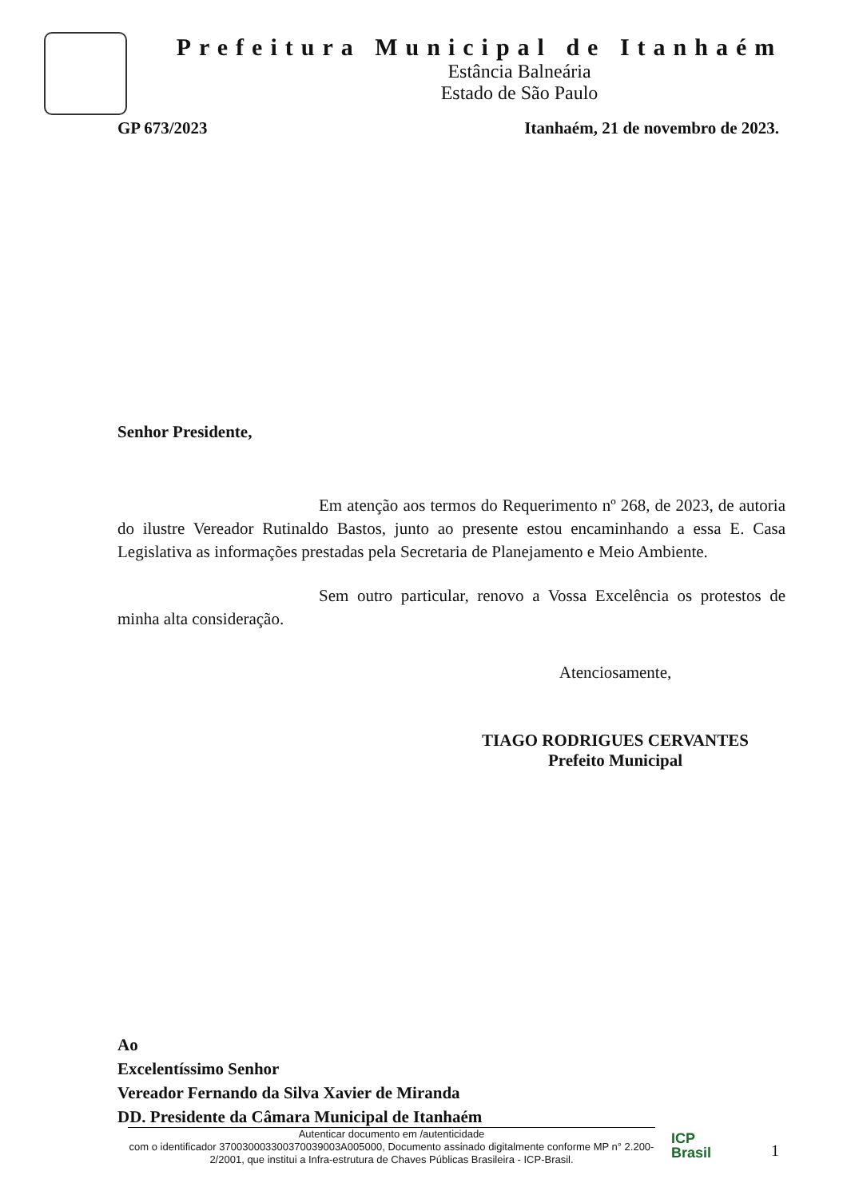Prefeitura Municipal de Itanhaém
Estância Balneária
Estado de São Paulo
GP 673/2023 Itanhaém, 21 de novembro de 2023.
Senhor Presidente,
Em atenção aos termos do Requerimento nº 268, de 2023, de autoria do ilustre Vereador Rutinaldo Bastos, junto ao presente estou encaminhando a essa E. Casa Legislativa as informações prestadas pela Secretaria de Planejamento e Meio Ambiente.
Sem outro particular, renovo a Vossa Excelência os protestos de minha alta consideração.
Atenciosamente,
TIAGO RODRIGUES CERVANTES
Prefeito Municipal
Ao
Excelentíssimo Senhor
Vereador Fernando da Silva Xavier de Miranda
DD. Presidente da Câmara Municipal de Itanhaém
Autenticar documento em /autenticidade
com o identificador 370030003300370039003A005000, Documento assinado digitalmente conforme MP n° 2.200-2/2001, que institui a Infra-estrutura de Chaves Públicas Brasileira - ICP-Brasil.
ICP
Brasil
1